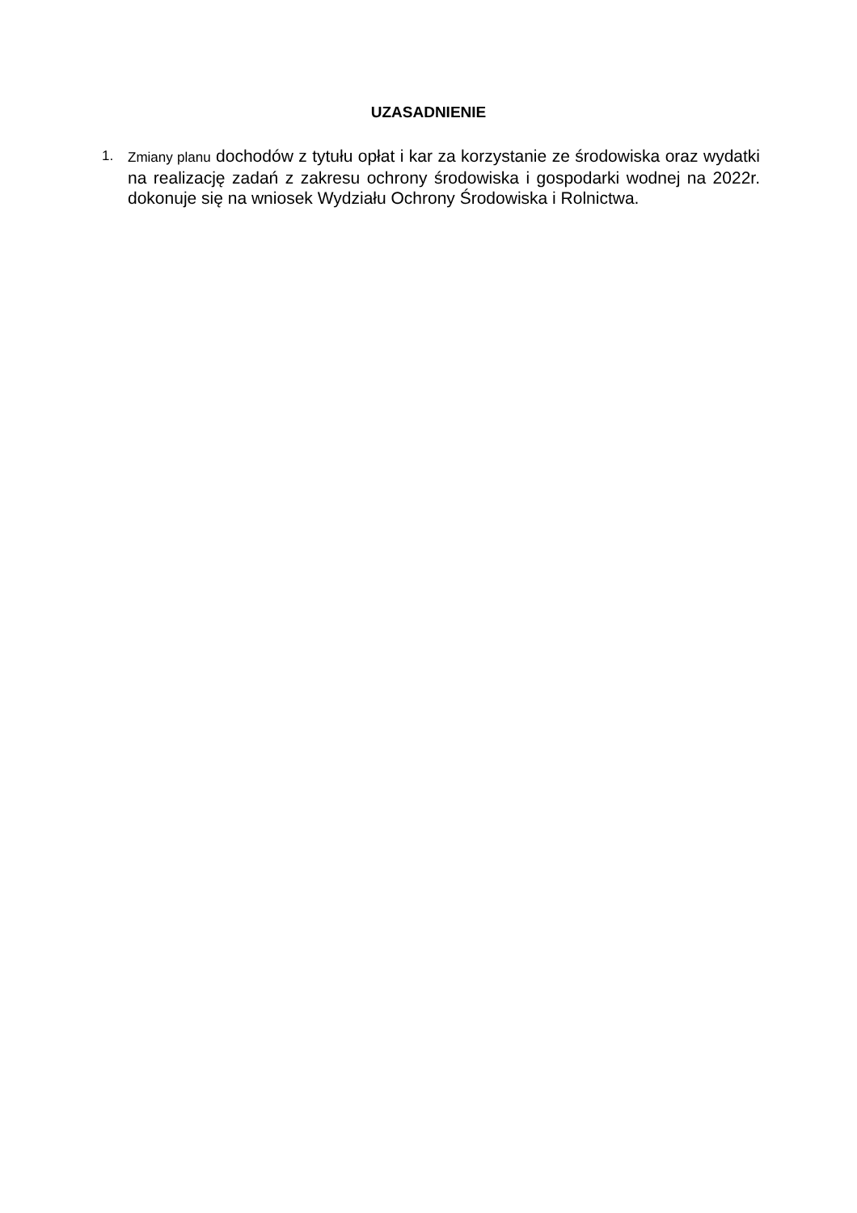UZASADNIENIE
1. Zmiany planu dochodów z tytułu opłat i kar za korzystanie ze środowiska oraz wydatki na realizację zadań z zakresu ochrony środowiska i gospodarki wodnej na 2022r. dokonuje się na wniosek Wydziału Ochrony Środowiska i Rolnictwa.